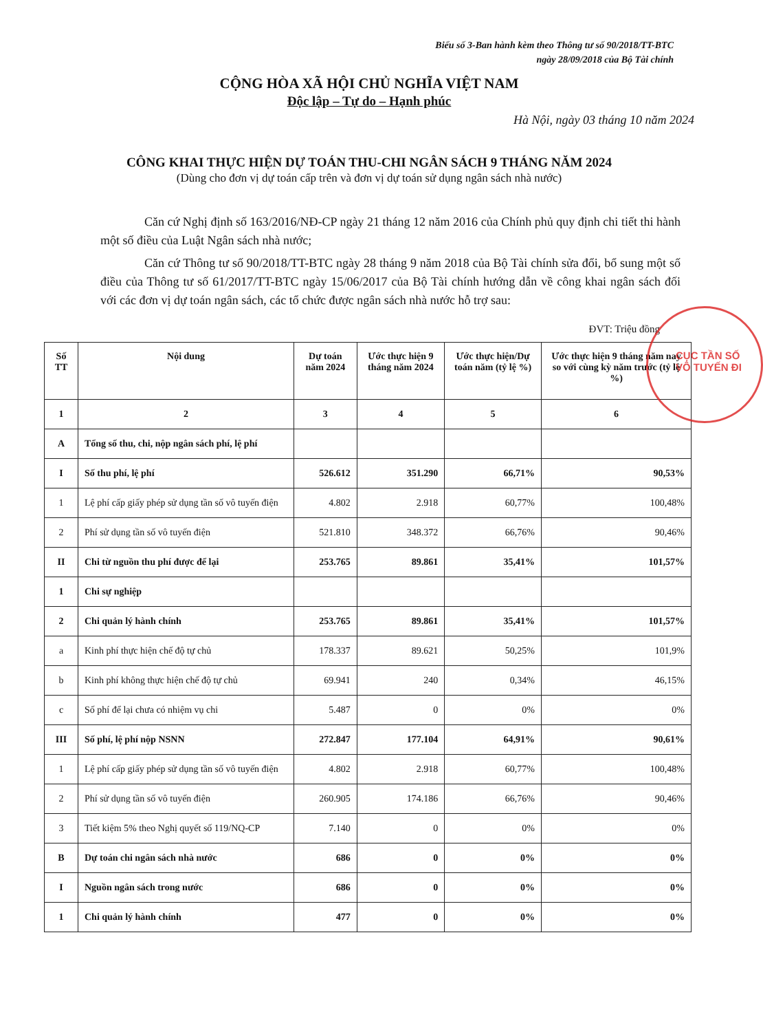Biểu số 3-Ban hành kèm theo Thông tư số 90/2018/TT-BTC
ngày 28/09/2018 của Bộ Tài chính
CỘNG HÒA XÃ HỘI CHỦ NGHĨA VIỆT NAM
Độc lập – Tự do – Hạnh phúc
Hà Nội, ngày 03 tháng 10 năm 2024
CÔNG KHAI THỰC HIỆN DỰ TOÁN THU-CHI NGÂN SÁCH 9 THÁNG NĂM 2024
(Dùng cho đơn vị dự toán cấp trên và đơn vị dự toán sử dụng ngân sách nhà nước)
Căn cứ Nghị định số 163/2016/NĐ-CP ngày 21 tháng 12 năm 2016 của Chính phủ quy định chi tiết thi hành một số điều của Luật Ngân sách nhà nước;
Căn cứ Thông tư số 90/2018/TT-BTC ngày 28 tháng 9 năm 2018 của Bộ Tài chính sửa đổi, bổ sung một số điều của Thông tư số 61/2017/TT-BTC ngày 15/06/2017 của Bộ Tài chính hướng dẫn về công khai ngân sách đối với các đơn vị dự toán ngân sách, các tổ chức được ngân sách nhà nước hỗ trợ sau:
ĐVT: Triệu đồng
| Số TT | Nội dung | Dự toán năm 2024 | Ước thực hiện 9 tháng năm 2024 | Ước thực hiện/Dự toán năm (tỷ lệ %) | Ước thực hiện 9 tháng năm nay so với cùng kỳ năm trước (tỷ lệ %) |
| --- | --- | --- | --- | --- | --- |
| 1 | 2 | 3 | 4 | 5 | 6 |
| A | Tổng số thu, chi, nộp ngân sách phí, lệ phí | | | | |
| I | Số thu phí, lệ phí | 526.612 | 351.290 | 66,71% | 90,53% |
| 1 | Lệ phí cấp giấy phép sử dụng tần số vô tuyến điện | 4.802 | 2.918 | 60,77% | 100,48% |
| 2 | Phí sử dụng tần số vô tuyến điện | 521.810 | 348.372 | 66,76% | 90,46% |
| II | Chi từ nguồn thu phí được để lại | 253.765 | 89.861 | 35,41% | 101,57% |
| 1 | Chi sự nghiệp | | | | |
| 2 | Chi quản lý hành chính | 253.765 | 89.861 | 35,41% | 101,57% |
| a | Kinh phí thực hiện chế độ tự chủ | 178.337 | 89.621 | 50,25% | 101,9% |
| b | Kinh phí không thực hiện chế độ tự chủ | 69.941 | 240 | 0,34% | 46,15% |
| c | Số phí để lại chưa có nhiệm vụ chi | 5.487 | 0 | 0% | 0% |
| III | Số phí, lệ phí nộp NSNN | 272.847 | 177.104 | 64,91% | 90,61% |
| 1 | Lệ phí cấp giấy phép sử dụng tần số vô tuyến điện | 4.802 | 2.918 | 60,77% | 100,48% |
| 2 | Phí sử dụng tần số vô tuyến điện | 260.905 | 174.186 | 66,76% | 90,46% |
| 3 | Tiết kiệm 5% theo Nghị quyết số 119/NQ-CP | 7.140 | 0 | 0% | 0% |
| B | Dự toán chi ngân sách nhà nước | 686 | 0 | 0% | 0% |
| I | Nguồn ngân sách trong nước | 686 | 0 | 0% | 0% |
| 1 | Chi quản lý hành chính | 477 | 0 | 0% | 0% |
CỤC TẦN SỐ
VÔ TUYẾN ĐI